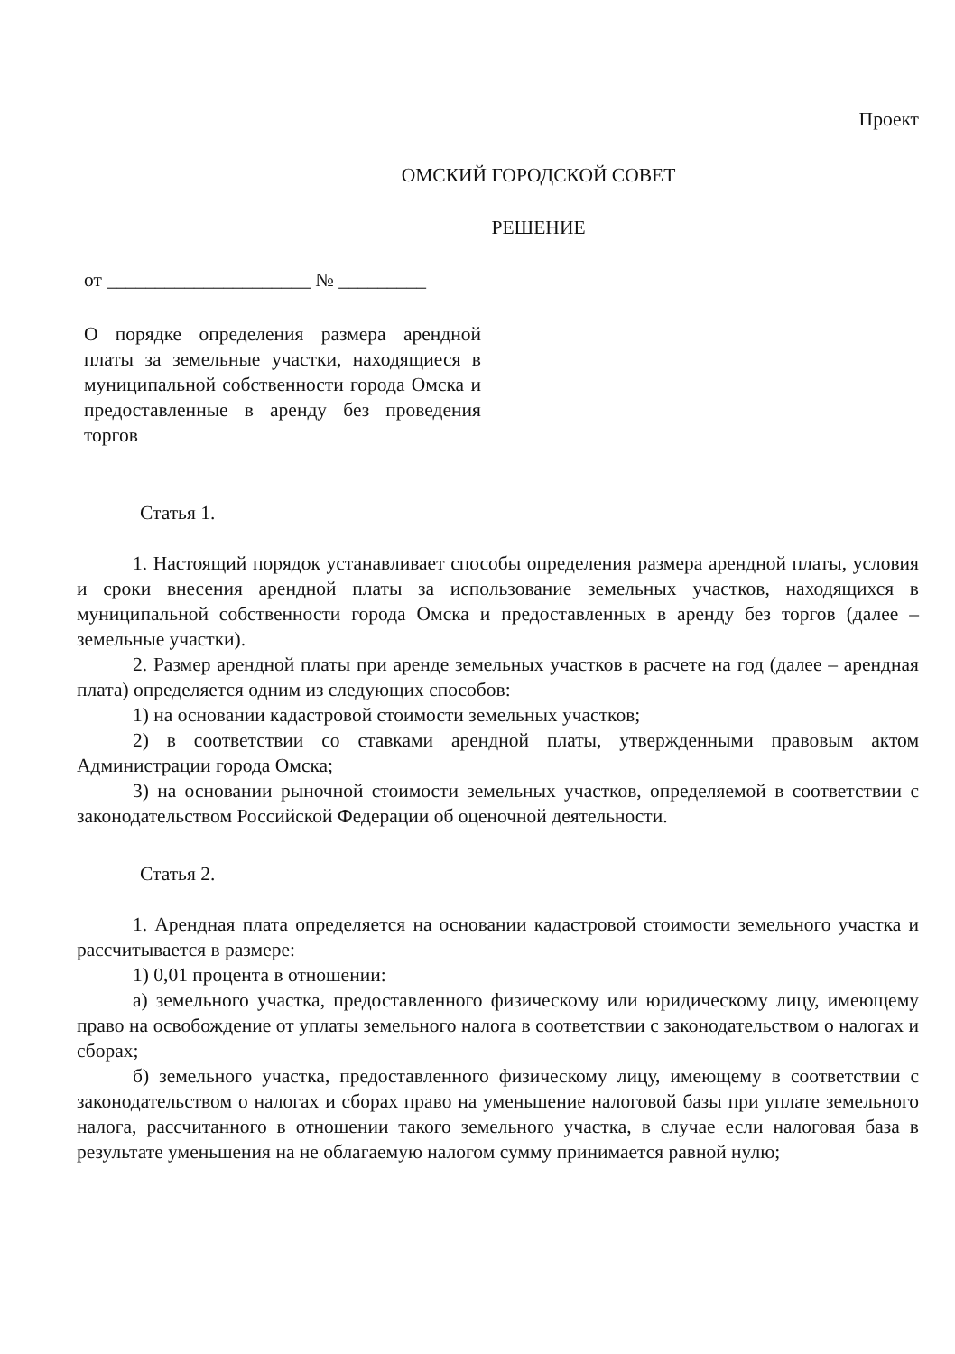Проект
ОМСКИЙ ГОРОДСКОЙ СОВЕТ
РЕШЕНИЕ
от _____________________ № _________
О порядке определения размера арендной платы за земельные участки, находящиеся в муниципальной собственности города Омска и предоставленные в аренду без проведения торгов
Статья 1.
1. Настоящий порядок устанавливает способы определения размера арендной платы, условия и сроки внесения арендной платы за использование земельных участков, находящихся в муниципальной собственности города Омска и предоставленных в аренду без торгов (далее – земельные участки).
2. Размер арендной платы при аренде земельных участков в расчете на год (далее – арендная плата) определяется одним из следующих способов:
1) на основании кадастровой стоимости земельных участков;
2) в соответствии со ставками арендной платы, утвержденными правовым актом Администрации города Омска;
3) на основании рыночной стоимости земельных участков, определяемой в соответствии с законодательством Российской Федерации об оценочной деятельности.
Статья 2.
1. Арендная плата определяется на основании кадастровой стоимости земельного участка и рассчитывается в размере:
1) 0,01 процента в отношении:
а) земельного участка, предоставленного физическому или юридическому лицу, имеющему право на освобождение от уплаты земельного налога в соответствии с законодательством о налогах и сборах;
б) земельного участка, предоставленного физическому лицу, имеющему в соответствии с законодательством о налогах и сборах право на уменьшение налоговой базы при уплате земельного налога, рассчитанного в отношении такого земельного участка, в случае если налоговая база в результате уменьшения на не облагаемую налогом сумму принимается равной нулю;